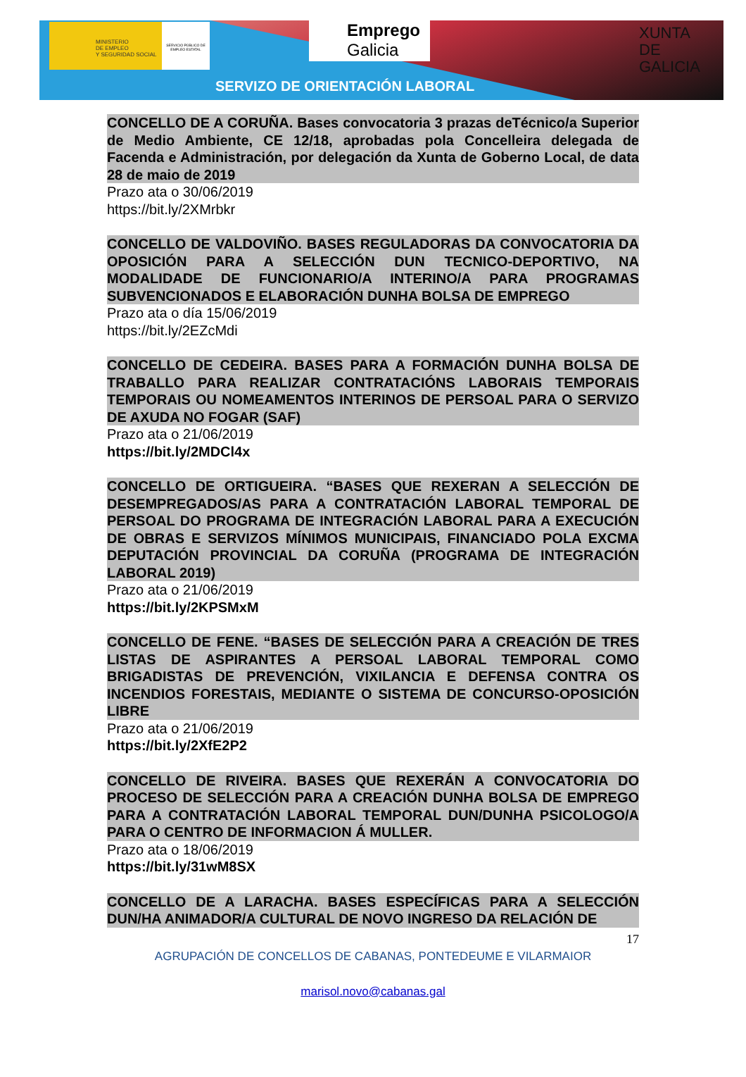MINISTERIO
DE EMPLEO
Y SEGURIDAD SOCIAL
SERVICIO PÚBLICO DE EMPLEO ESTATAL
Emprego
Galicia
XUNTA
DE GALICIA
SERVIZO DE ORIENTACIÓN LABORAL
CONCELLO DE A CORUÑA. Bases convocatoria 3 prazas deTécnico/a Superior de Medio Ambiente, CE 12/18, aprobadas pola Concelleira delegada de Facenda e Administración, por delegación da Xunta de Goberno Local, de data 28 de maio de 2019
Prazo ata o 30/06/2019
https://bit.ly/2XMrbkr
CONCELLO DE VALDOVIÑO. BASES REGULADORAS DA CONVOCATORIA DA OPOSICIÓN PARA A SELECCIÓN DUN TECNICO-DEPORTIVO, NA MODALIDADE DE FUNCIONARIO/A INTERINO/A PARA PROGRAMAS SUBVENCIONADOS E ELABORACIÓN DUNHA BOLSA DE EMPREGO
Prazo ata o día 15/06/2019
https://bit.ly/2EZcMdi
CONCELLO DE CEDEIRA. BASES PARA A FORMACIÓN DUNHA BOLSA DE TRABALLO PARA REALIZAR CONTRATACIÓNS LABORAIS TEMPORAIS TEMPORAIS OU NOMEAMENTOS INTERINOS DE PERSOAL PARA O SERVIZO DE AXUDA NO FOGAR (SAF)
Prazo ata o 21/06/2019
https://bit.ly/2MDCl4x
CONCELLO DE ORTIGUEIRA. “BASES QUE REXERAN A SELECCIÓN DE DESEMPREGADOS/AS PARA A CONTRATACIÓN LABORAL TEMPORAL DE PERSOAL DO PROGRAMA DE INTEGRACIÓN LABORAL PARA A EXECUCIÓN DE OBRAS E SERVIZOS MÍNIMOS MUNICIPAIS, FINANCIADO POLA EXCMA DEPUTACIÓN PROVINCIAL DA CORUÑA (PROGRAMA DE INTEGRACIÓN LABORAL 2019)
Prazo ata o 21/06/2019
https://bit.ly/2KPSMxM
CONCELLO DE FENE. “BASES DE SELECCIÓN PARA A CREACIÓN DE TRES LISTAS DE ASPIRANTES A PERSOAL LABORAL TEMPORAL COMO BRIGADISTAS DE PREVENCIÓN, VIXILANCIA E DEFENSA CONTRA OS INCENDIOS FORESTAIS, MEDIANTE O SISTEMA DE CONCURSO-OPOSICIÓN LIBRE
Prazo ata o 21/06/2019
https://bit.ly/2XfE2P2
CONCELLO DE RIVEIRA. BASES QUE REXERÁN A CONVOCATORIA DO PROCESO DE SELECCIÓN PARA A CREACIÓN DUNHA BOLSA DE EMPREGO PARA A CONTRATACIÓN LABORAL TEMPORAL DUN/DUNHA PSICOLOGO/A PARA O CENTRO DE INFORMACION Á MULLER.
Prazo ata o 18/06/2019
https://bit.ly/31wM8SX
CONCELLO DE A LARACHA. BASES ESPECÍFICAS PARA A SELECCIÓN DUN/HA ANIMADOR/A CULTURAL DE NOVO INGRESO DA RELACIÓN DE
17
AGRUPACIÓN DE CONCELLOS DE CABANAS, PONTEDEUME E VILARMAIOR
marisol.novo@cabanas.gal